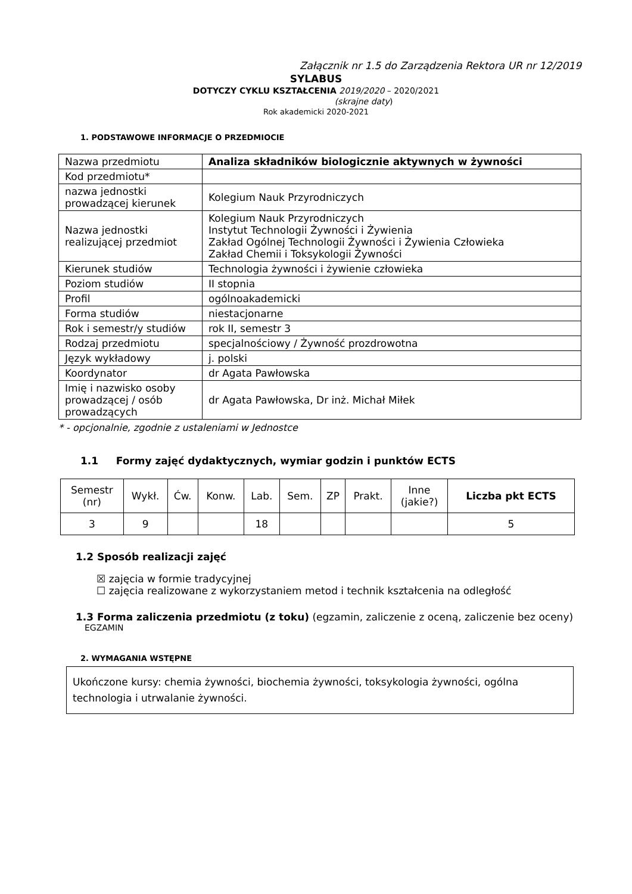Załącznik nr 1.5 do Zarządzenia Rektora UR nr 12/2019
SYLABUS
DOTYCZY CYKLU KSZTAŁCENIA 2019/2020 – 2020/2021
(skrajne daty)
Rok akademicki 2020-2021
1. PODSTAWOWE INFORMACJE O PRZEDMIOCIE
| Nazwa przedmiotu | Analiza składników biologicznie aktywnych w żywności |
| Kod przedmiotu* | |
| nazwa jednostki prowadzącej kierunek | Kolegium Nauk Przyrodniczych |
| Nazwa jednostki realizującej przedmiot | Kolegium Nauk Przyrodniczych Instytut Technologii Żywności i Żywienia Zakład Ogólnej Technologii Żywności i Żywienia Człowieka Zakład Chemii i Toksykologii Żywności |
| Kierunek studiów | Technologia żywności i żywienie człowieka |
| Poziom studiów | II stopnia |
| Profil | ogólnoakademicki |
| Forma studiów | niestacjonarne |
| Rok i semestr/y studiów | rok II, semestr 3 |
| Rodzaj przedmiotu | specjalnościowy / Żywność prozdrowotna |
| Język wykładowy | j. polski |
| Koordynator | dr Agata Pawłowska |
| Imię i nazwisko osoby prowadzącej / osób prowadzących | dr Agata Pawłowska, Dr inż. Michał Miłek |
* - opcjonalnie, zgodnie z ustaleniami w Jednostce
1.1 Formy zajęć dydaktycznych, wymiar godzin i punktów ECTS
| Semestr (nr) | Wykł. | Ćw. | Konw. | Lab. | Sem. | ZP | Prakt. | Inne (jakie?) | Liczba pkt ECTS |
| --- | --- | --- | --- | --- | --- | --- | --- | --- | --- |
| 3 | 9 | | | 18 | | | | | 5 |
1.2 Sposób realizacji zajęć
☒ zajęcia w formie tradycyjnej
☐ zajęcia realizowane z wykorzystaniem metod i technik kształcenia na odległość
1.3 Forma zaliczenia przedmiotu (z toku) (egzamin, zaliczenie z oceną, zaliczenie bez oceny)
EGZAMIN
2. WYMAGANIA WSTĘPNE
Ukończone kursy: chemia żywności, biochemia żywności, toksykologia żywności, ogólna technologia i utrwalanie żywności.